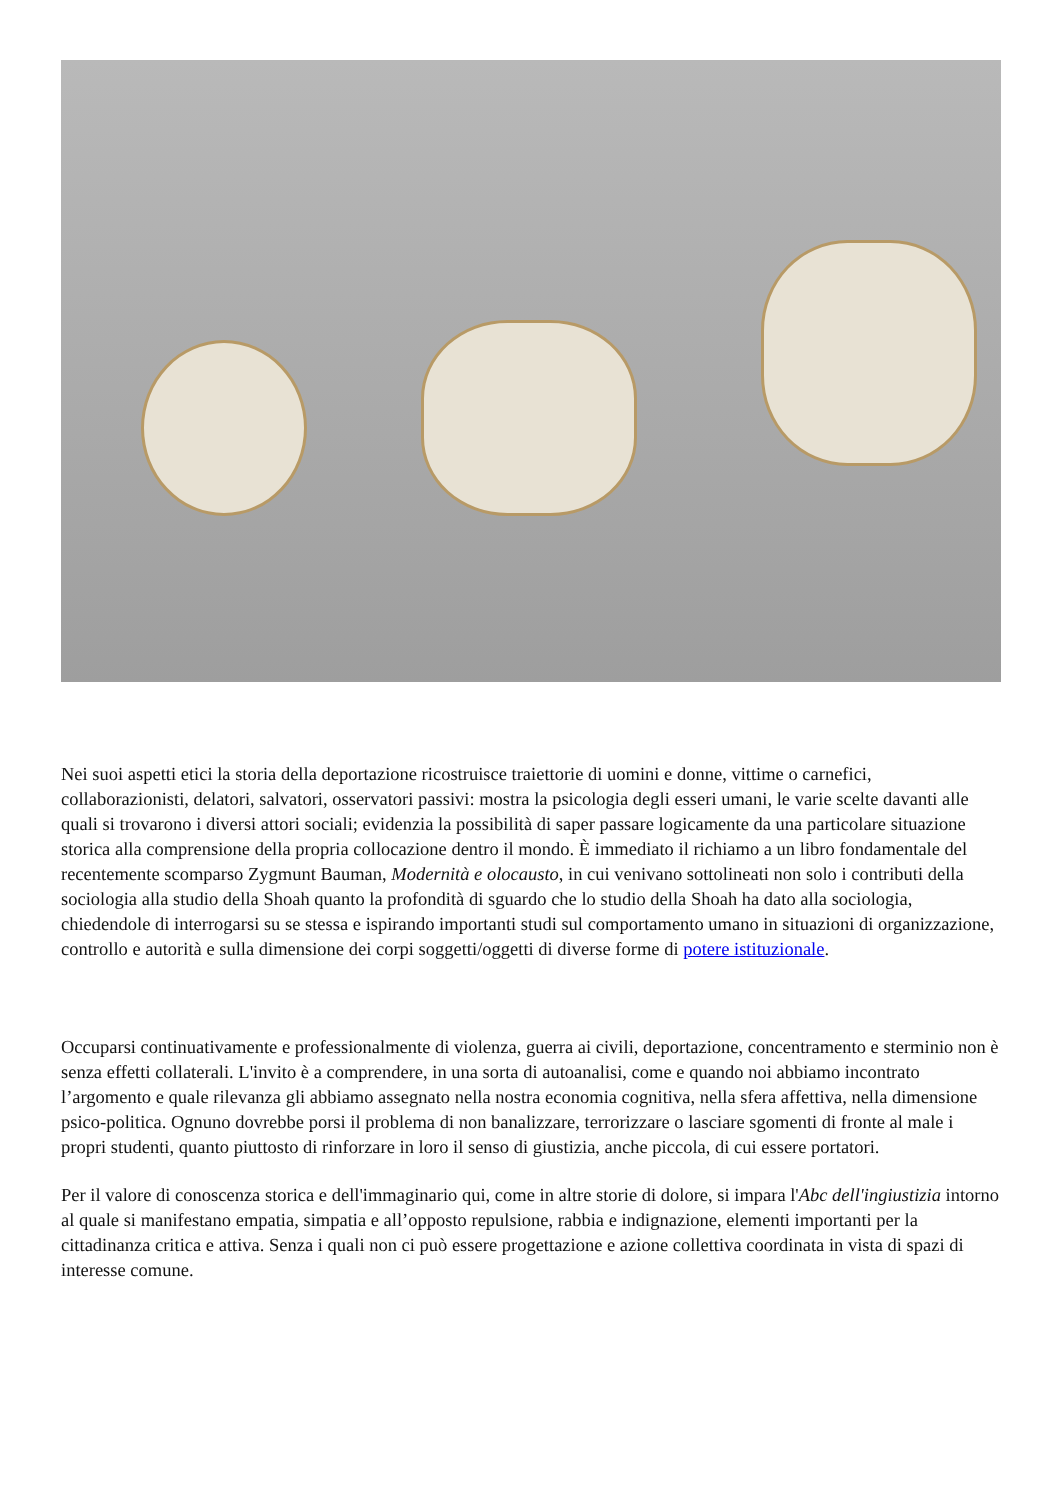Nei suoi aspetti etici la storia della deportazione ricostruisce traiettorie di uomini e donne, vittime o carnefici, collaborazionisti, delatori, salvatori, osservatori passivi: mostra la psicologia degli esseri umani, le varie scelte davanti alle quali si trovarono i diversi attori sociali; evidenzia la possibilità di saper passare logicamente da una particolare situazione storica alla comprensione della propria collocazione dentro il mondo. È immediato il richiamo a un libro fondamentale del recentemente scomparso Zygmunt Bauman, Modernità e olocausto, in cui venivano sottolineati non solo i contributi della sociologia alla studio della Shoah quanto la profondità di sguardo che lo studio della Shoah ha dato alla sociologia, chiedendole di interrogarsi su se stessa e ispirando importanti studi sul comportamento umano in situazioni di organizzazione, controllo e autorità e sulla dimensione dei corpi soggetti/oggetti di diverse forme di potere istituzionale.
Occuparsi continuativamente e professionalmente di violenza, guerra ai civili, deportazione, concentramento e sterminio non è senza effetti collaterali. L'invito è a comprendere, in una sorta di autoanalisi, come e quando noi abbiamo incontrato l’argomento e quale rilevanza gli abbiamo assegnato nella nostra economia cognitiva, nella sfera affettiva, nella dimensione psico-politica. Ognuno dovrebbe porsi il problema di non banalizzare, terrorizzare o lasciare sgomenti di fronte al male i propri studenti, quanto piuttosto di rinforzare in loro il senso di giustizia, anche piccola, di cui essere portatori.
Per il valore di conoscenza storica e dell'immaginario qui, come in altre storie di dolore, si impara l'Abc dell'ingiustizia intorno al quale si manifestano empatia, simpatia e all’opposto repulsione, rabbia e indignazione, elementi importanti per la cittadinanza critica e attiva. Senza i quali non ci può essere progettazione e azione collettiva coordinata in vista di spazi di interesse comune.